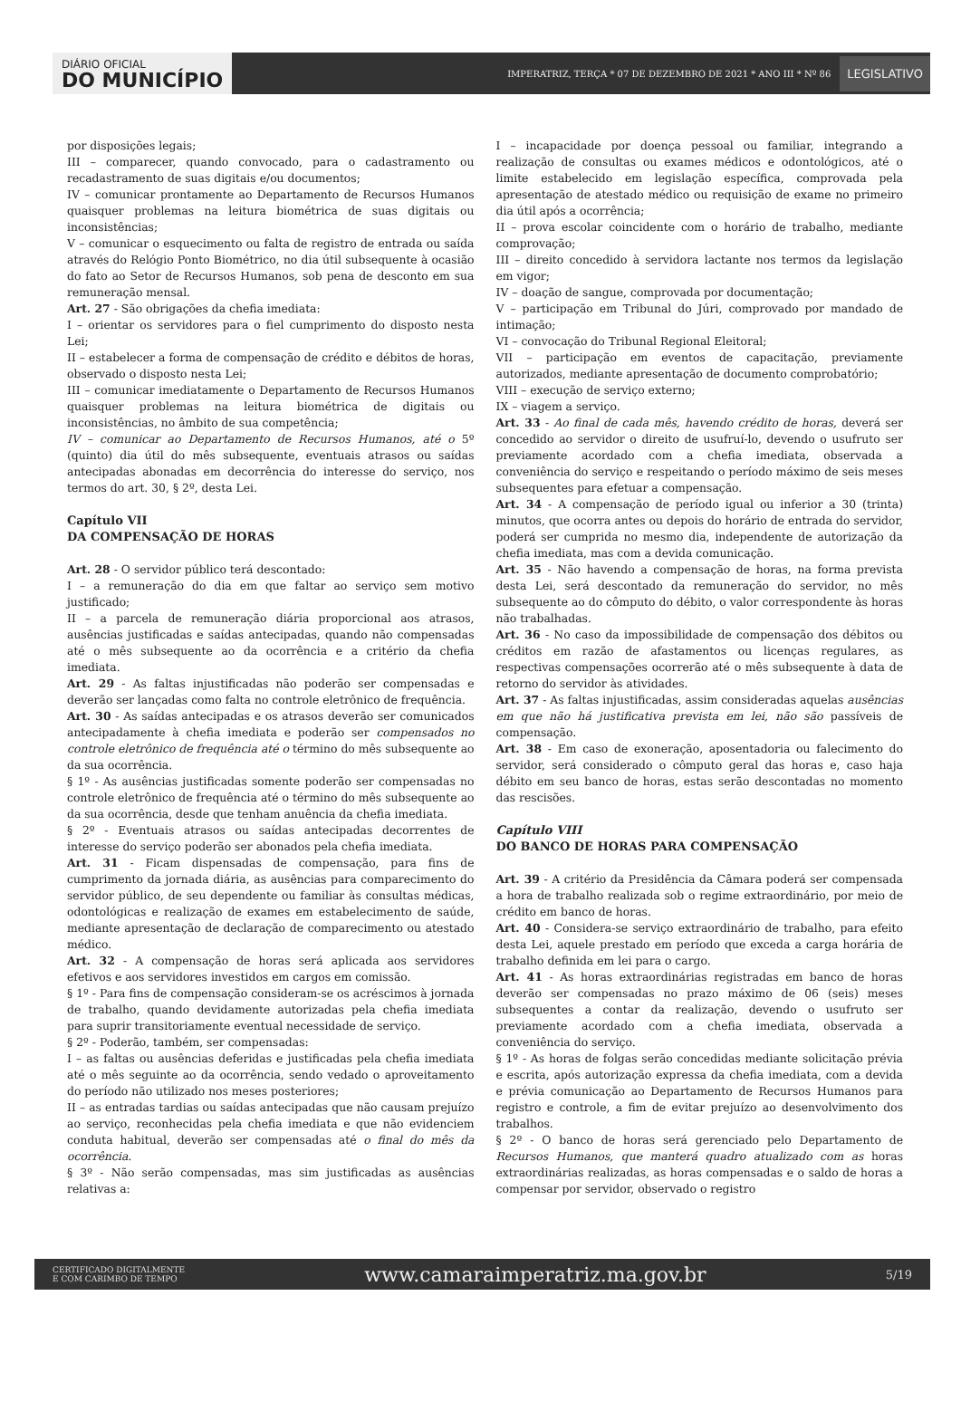DIÁRIO OFICIAL
DO MUNICÍPIO
IMPERATRIZ, TERÇA * 07 DE DEZEMBRO DE 2021 * ANO III * Nº 86
LEGISLATIVO
por disposições legais;
III – comparecer, quando convocado, para o cadastramento ou recadastramento de suas digitais e/ou documentos;
IV – comunicar prontamente ao Departamento de Recursos Humanos quaisquer problemas na leitura biométrica de suas digitais ou inconsistências;
V – comunicar o esquecimento ou falta de registro de entrada ou saída através do Relógio Ponto Biométrico, no dia útil subsequente à ocasião do fato ao Setor de Recursos Humanos, sob pena de desconto em sua remuneração mensal.
Art. 27 - São obrigações da chefia imediata:
I – orientar os servidores para o fiel cumprimento do disposto nesta Lei;
II – estabelecer a forma de compensação de crédito e débitos de horas, observado o disposto nesta Lei;
III – comunicar imediatamente o Departamento de Recursos Humanos quaisquer problemas na leitura biométrica de digitais ou inconsistências, no âmbito de sua competência;
IV – comunicar ao Departamento de Recursos Humanos, até o 5º (quinto) dia útil do mês subsequente, eventuais atrasos ou saídas antecipadas abonadas em decorrência do interesse do serviço, nos termos do art. 30, § 2º, desta Lei.
Capítulo VII
DA COMPENSAÇÃO DE HORAS
Art. 28 - O servidor público terá descontado:
I – a remuneração do dia em que faltar ao serviço sem motivo justificado;
II – a parcela de remuneração diária proporcional aos atrasos, ausências justificadas e saídas antecipadas, quando não compensadas até o mês subsequente ao da ocorrência e a critério da chefia imediata.
Art. 29 - As faltas injustificadas não poderão ser compensadas e deverão ser lançadas como falta no controle eletrônico de frequência.
Art. 30 - As saídas antecipadas e os atrasos deverão ser comunicados antecipadamente à chefia imediata e poderão ser compensados no controle eletrônico de frequência até o término do mês subsequente ao da sua ocorrência.
§ 1º - As ausências justificadas somente poderão ser compensadas no controle eletrônico de frequência até o término do mês subsequente ao da sua ocorrência, desde que tenham anuência da chefia imediata.
§ 2º - Eventuais atrasos ou saídas antecipadas decorrentes de interesse do serviço poderão ser abonados pela chefia imediata.
Art. 31 - Ficam dispensadas de compensação, para fins de cumprimento da jornada diária, as ausências para comparecimento do servidor público, de seu dependente ou familiar às consultas médicas, odontológicas e realização de exames em estabelecimento de saúde, mediante apresentação de declaração de comparecimento ou atestado médico.
Art. 32 - A compensação de horas será aplicada aos servidores efetivos e aos servidores investidos em cargos em comissão.
§ 1º - Para fins de compensação consideram-se os acréscimos à jornada de trabalho, quando devidamente autorizadas pela chefia imediata para suprir transitoriamente eventual necessidade de serviço.
§ 2º - Poderão, também, ser compensadas:
I – as faltas ou ausências deferidas e justificadas pela chefia imediata até o mês seguinte ao da ocorrência, sendo vedado o aproveitamento do período não utilizado nos meses posteriores;
II – as entradas tardias ou saídas antecipadas que não causam prejuízo ao serviço, reconhecidas pela chefia imediata e que não evidenciem conduta habitual, deverão ser compensadas até o final do mês da ocorrência.
§ 3º - Não serão compensadas, mas sim justificadas as ausências relativas a:
I – incapacidade por doença pessoal ou familiar, integrando a realização de consultas ou exames médicos e odontológicos, até o limite estabelecido em legislação específica, comprovada pela apresentação de atestado médico ou requisição de exame no primeiro dia útil após a ocorrência;
II – prova escolar coincidente com o horário de trabalho, mediante comprovação;
III – direito concedido à servidora lactante nos termos da legislação em vigor;
IV – doação de sangue, comprovada por documentação;
V – participação em Tribunal do Júri, comprovado por mandado de intimação;
VI – convocação do Tribunal Regional Eleitoral;
VII – participação em eventos de capacitação, previamente autorizados, mediante apresentação de documento comprobatório;
VIII – execução de serviço externo;
IX – viagem a serviço.
Art. 33 - Ao final de cada mês, havendo crédito de horas, deverá ser concedido ao servidor o direito de usufruí-lo, devendo o usufruto ser previamente acordado com a chefia imediata, observada a conveniência do serviço e respeitando o período máximo de seis meses subsequentes para efetuar a compensação.
Art. 34 - A compensação de período igual ou inferior a 30 (trinta) minutos, que ocorra antes ou depois do horário de entrada do servidor, poderá ser cumprida no mesmo dia, independente de autorização da chefia imediata, mas com a devida comunicação.
Art. 35 - Não havendo a compensação de horas, na forma prevista desta Lei, será descontado da remuneração do servidor, no mês subsequente ao do cômputo do débito, o valor correspondente às horas não trabalhadas.
Art. 36 - No caso da impossibilidade de compensação dos débitos ou créditos em razão de afastamentos ou licenças regulares, as respectivas compensações ocorrerão até o mês subsequente à data de retorno do servidor às atividades.
Art. 37 - As faltas injustificadas, assim consideradas aquelas ausências em que não há justificativa prevista em lei, não são passíveis de compensação.
Art. 38 - Em caso de exoneração, aposentadoria ou falecimento do servidor, será considerado o cômputo geral das horas e, caso haja débito em seu banco de horas, estas serão descontadas no momento das rescisões.
Capítulo VIII
DO BANCO DE HORAS PARA COMPENSAÇÃO
Art. 39 - A critério da Presidência da Câmara poderá ser compensada a hora de trabalho realizada sob o regime extraordinário, por meio de crédito em banco de horas.
Art. 40 - Considera-se serviço extraordinário de trabalho, para efeito desta Lei, aquele prestado em período que exceda a carga horária de trabalho definida em lei para o cargo.
Art. 41 - As horas extraordinárias registradas em banco de horas deverão ser compensadas no prazo máximo de 06 (seis) meses subsequentes a contar da realização, devendo o usufruto ser previamente acordado com a chefia imediata, observada a conveniência do serviço.
§ 1º - As horas de folgas serão concedidas mediante solicitação prévia e escrita, após autorização expressa da chefia imediata, com a devida e prévia comunicação ao Departamento de Recursos Humanos para registro e controle, a fim de evitar prejuízo ao desenvolvimento dos trabalhos.
§ 2º - O banco de horas será gerenciado pelo Departamento de Recursos Humanos, que manterá quadro atualizado com as horas extraordinárias realizadas, as horas compensadas e o saldo de horas a compensar por servidor, observado o registro
CERTIFICADO DIGITALMENTE
E COM CARIMBO DE TEMPO www.camaraimperatriz.ma.gov.br 5/19